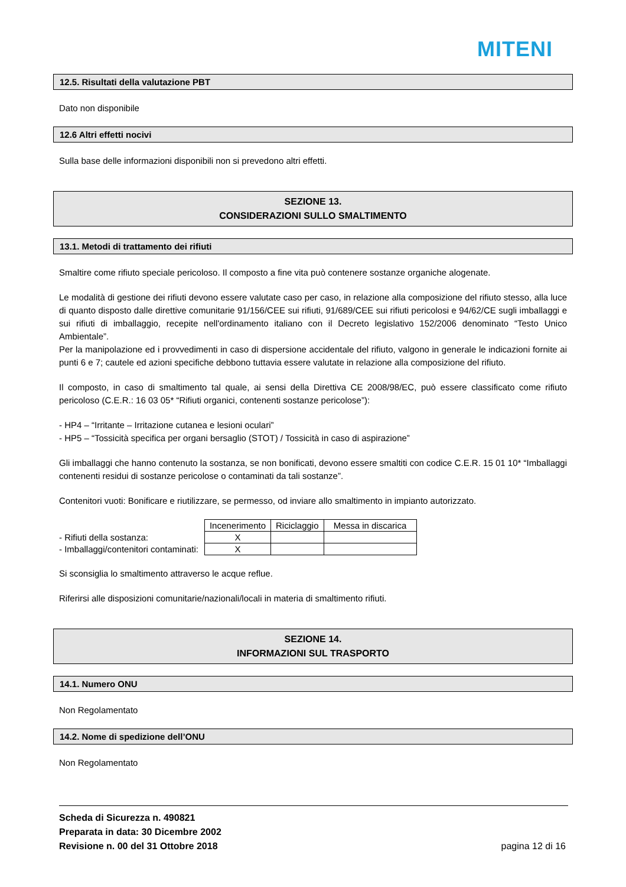MITENI
12.5. Risultati della valutazione PBT
Dato non disponibile
12.6 Altri effetti nocivi
Sulla base delle informazioni disponibili non si prevedono altri effetti.
SEZIONE 13.
CONSIDERAZIONI SULLO SMALTIMENTO
13.1. Metodi di trattamento dei rifiuti
Smaltire come rifiuto speciale pericoloso. Il composto a fine vita può contenere sostanze organiche alogenate.
Le modalità di gestione dei rifiuti devono essere valutate caso per caso, in relazione alla composizione del rifiuto stesso, alla luce di quanto disposto dalle direttive comunitarie 91/156/CEE sui rifiuti, 91/689/CEE sui rifiuti pericolosi e 94/62/CE sugli imballaggi e sui rifiuti di imballaggio, recepite nell'ordinamento italiano con il Decreto legislativo 152/2006 denominato “Testo Unico Ambientale”.
Per la manipolazione ed i provvedimenti in caso di dispersione accidentale del rifiuto, valgono in generale le indicazioni fornite ai punti 6 e 7; cautele ed azioni specifiche debbono tuttavia essere valutate in relazione alla composizione del rifiuto.
Il composto, in caso di smaltimento tal quale, ai sensi della Direttiva CE 2008/98/EC, può essere classificato come rifiuto pericoloso (C.E.R.: 16 03 05* “Rifiuti organici, contenenti sostanze pericolose”):
- HP4 – “Irritante – Irritazione cutanea e lesioni oculari”
- HP5 – “Tossicità specifica per organi bersaglio (STOT) / Tossicità in caso di aspirazione”
Gli imballaggi che hanno contenuto la sostanza, se non bonificati, devono essere smaltiti con codice C.E.R. 15 01 10* “Imballaggi contenenti residui di sostanze pericolose o contaminati da tali sostanze”.
Contenitori vuoti: Bonificare e riutilizzare, se permesso, od inviare allo smaltimento in impianto autorizzato.
| | Incenerimento | Riciclaggio | Messa in discarica |
| - Rifiuti della sostanza: | X | | |
| - Imballaggi/contenitori contaminati: | X | | |
Si sconsiglia lo smaltimento attraverso le acque reflue.
Riferirsi alle disposizioni comunitarie/nazionali/locali in materia di smaltimento rifiuti.
SEZIONE 14.
INFORMAZIONI SUL TRASPORTO
14.1. Numero ONU
Non Regolamentato
14.2. Nome di spedizione dell’ONU
Non Regolamentato
Scheda di Sicurezza n. 490821
Preparata in data: 30 Dicembre 2002
Revisione n. 00 del 31 Ottobre 2018
pagina 12 di 16